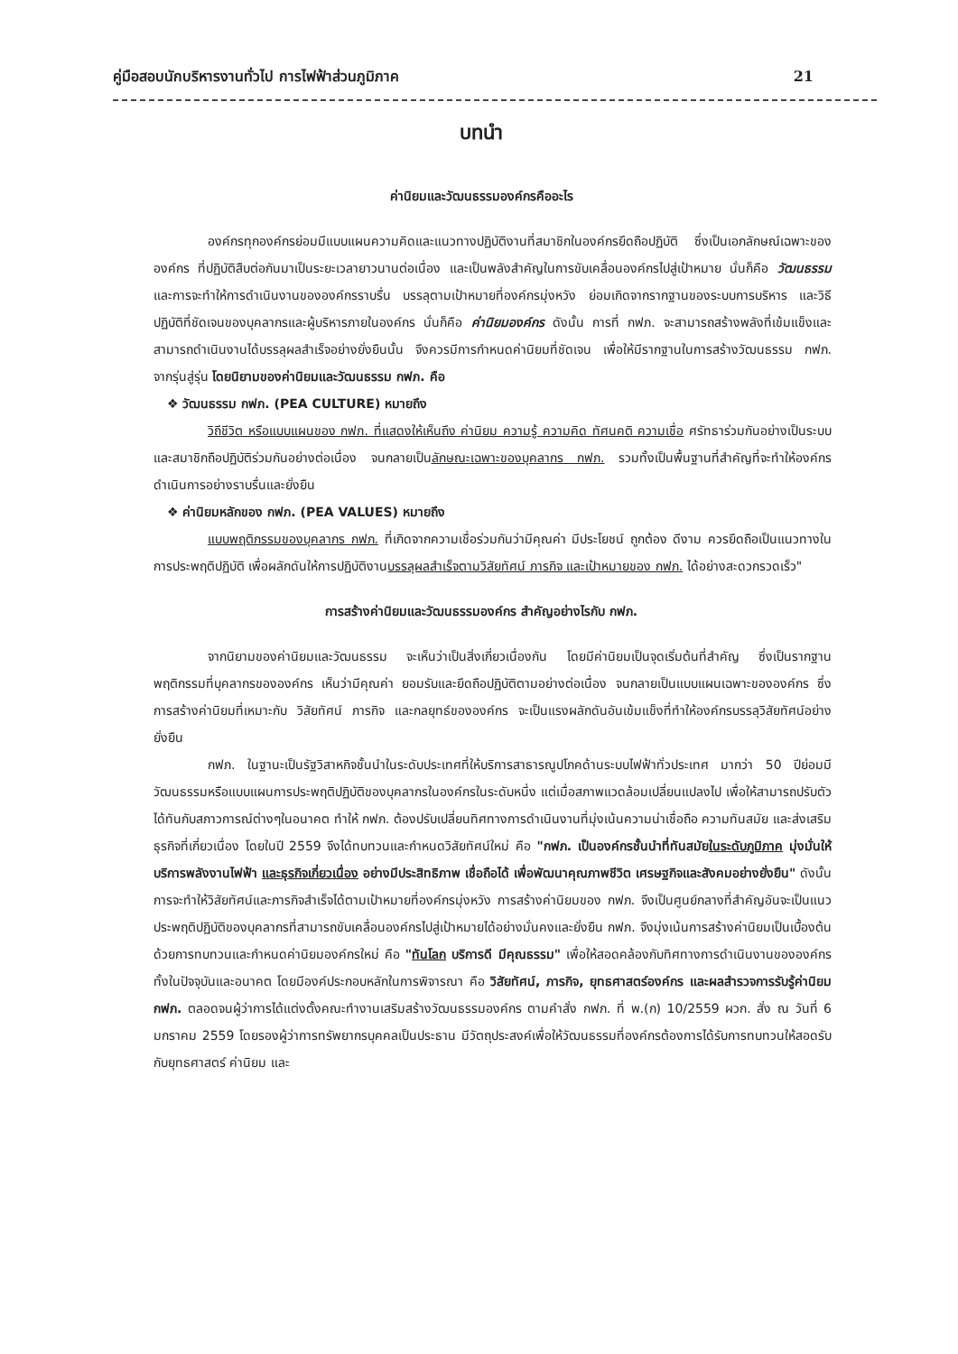คู่มือสอบนักบริหารงานทั่วไป การไฟฟ้าส่วนภูมิภาค 21
บทนำ
ค่านิยมและวัฒนธรรมองค์กรคืออะไร
องค์กรทุกองค์กรย่อมมีแบบแผนความคิดและแนวทางปฏิบัติงานที่สมาชิกในองค์กรยึดถือปฏิบัติ ซึ่งเป็นเอกลักษณ์เฉพาะขององค์กร ที่ปฏิบัติสืบต่อกันมาเป็นระยะเวลายาวนานต่อเนื่อง และเป็นพลังสำคัญในการขับเคลื่อนองค์กรไปสู่เป้าหมาย นั่นก็คือ วัฒนธรรม และการจะทำให้การดำเนินงานขององค์กรราบรื่น บรรลุตามเป้าหมายที่องค์กรมุ่งหวัง ย่อมเกิดจากรากฐานของระบบการบริหาร และวิธีปฏิบัติที่ชัดเจนของบุคลากรและผู้บริหารภายในองค์กร นั่นก็คือ ค่านิยมองค์กร ดังนั้น การที่ กฟภ. จะสามารถสร้างพลังที่เข้มแข็งและสามารถดำเนินงานได้บรรลุผลสำเร็จอย่างยั่งยืนนั้น จึงควรมีการกำหนดค่านิยมที่ชัดเจน เพื่อให้มีรากฐานในการสร้างวัฒนธรรม กฟภ. จากรุ่นสู่รุ่น โดยนิยามของค่านิยมและวัฒนธรรม กฟภ. คือ
❖ วัฒนธรรม กฟภ. (PEA CULTURE) หมายถึง
วิถีชีวิต หรือแบบแผนของ กฟภ. ที่แสดงให้เห็นถึง ค่านิยม ความรู้ ความคิด ทัศนคติ ความเชื่อ ศรัทธาร่วมกันอย่างเป็นระบบ และสมาชิกถือปฏิบัติร่วมกันอย่างต่อเนื่อง จนกลายเป็นลักษณะเฉพาะของบุคลากร กฟภ. รวมทั้งเป็นพื้นฐานที่สำคัญที่จะทำให้องค์กรดำเนินการอย่างราบรื่นและยั่งยืน
❖ ค่านิยมหลักของ กฟภ. (PEA VALUES) หมายถึง
แบบพฤติกรรมของบุคลากร กฟภ. ที่เกิดจากความเชื่อร่วมกันว่ามีคุณค่า มีประโยชน์ ถูกต้อง ดีงาม ควรยึดถือเป็นแนวทางในการประพฤติปฏิบัติ เพื่อผลักดันให้การปฏิบัติงานบรรลุผลสำเร็จตามวิสัยทัศน์ ภารกิจ และเป้าหมายของ กฟภ. ได้อย่างสะดวกรวดเร็ว"
การสร้างค่านิยมและวัฒนธรรมองค์กร สำคัญอย่างไรกับ กฟภ.
จากนิยามของค่านิยมและวัฒนธรรม จะเห็นว่าเป็นสิ่งเกี่ยวเนื่องกัน โดยมีค่านิยมเป็นจุดเริ่มต้นที่สำคัญ ซึ่งเป็นรากฐานพฤติกรรมที่บุคลากรขององค์กร เห็นว่ามีคุณค่า ยอมรับและยึดถือปฏิบัติตามอย่างต่อเนื่อง จนกลายเป็นแบบแผนเฉพาะขององค์กร ซึ่งการสร้างค่านิยมที่เหมาะกับ วิสัยทัศน์ ภารกิจ และกลยุทธ์ขององค์กร จะเป็นแรงผลักดันอันเข้มแข็งที่ทำให้องค์กรบรรลุวิสัยทัศน์อย่างยั่งยืน
กฟภ. ในฐานะเป็นรัฐวิสาหกิจชั้นนำในระดับประเทศที่ให้บริการสาธารณูปโภคด้านระบบไฟฟ้าทั่วประเทศ มากว่า 50 ปีย่อมมีวัฒนธรรมหรือแบบแผนการประพฤติปฏิบัติของบุคลากรในองค์กรในระดับหนึ่ง แต่เมื่อสภาพแวดล้อมเปลี่ยนแปลงไป เพื่อให้สามารถปรับตัวได้ทันกับสภาวการณ์ต่างๆในอนาคต ทำให้ กฟภ. ต้องปรับเปลี่ยนทิศทางการดำเนินงานที่มุ่งเน้นความน่าเชื่อถือ ความทันสมัย และส่งเสริมธุรกิจที่เกี่ยวเนื่อง โดยในปี 2559 จึงได้ทบทวนและกำหนดวิสัยทัศน์ใหม่ คือ "กฟภ. เป็นองค์กรชั้นนำที่ทันสมัยในระดับภูมิภาค มุ่งมั่นให้บริการพลังงานไฟฟ้า และธุรกิจเกี่ยวเนื่อง อย่างมีประสิทธิภาพ เชื่อถือได้ เพื่อพัฒนาคุณภาพชีวิต เศรษฐกิจและสังคมอย่างยั่งยืน" ดังนั้น การจะทำให้วิสัยทัศน์และภารกิจสำเร็จได้ตามเป้าหมายที่องค์กรมุ่งหวัง การสร้างค่านิยมของ กฟภ. จึงเป็นศูนย์กลางที่สำคัญอันจะเป็นแนวประพฤติปฏิบัติของบุคลากรที่สามารถขับเคลื่อนองค์กรไปสู่เป้าหมายได้อย่างมั่นคงและยั่งยืน กฟภ. จึงมุ่งเน้นการสร้างค่านิยมเป็นเบื้องต้น ด้วยการทบทวนและกำหนดค่านิยมองค์กรใหม่ คือ "ทันโลก บริการดี มีคุณธรรม" เพื่อให้สอดคล้องกับทิศทางการดำเนินงานขององค์กรทั้งในปัจจุบันและอนาคต โดยมีองค์ประกอบหลักในการพิจารณา คือ วิสัยทัศน์, ภารกิจ, ยุทธศาสตร์องค์กร และผลสำรวจการรับรู้ค่านิยม กฟภ. ตลอดจนผู้ว่าการได้แต่งตั้งคณะทำงานเสริมสร้างวัฒนธรรมองค์กร ตามคำสั่ง กฟภ. ที่ พ.(ก) 10/2559 ผวก. สั่ง ณ วันที่ 6 มกราคม 2559 โดยรองผู้ว่าการทรัพยากรบุคคลเป็นประธาน มีวัตถุประสงค์เพื่อให้วัฒนธรรมที่องค์กรต้องการได้รับการทบทวนให้สอดรับกับยุทธศาสตร์ ค่านิยม และ